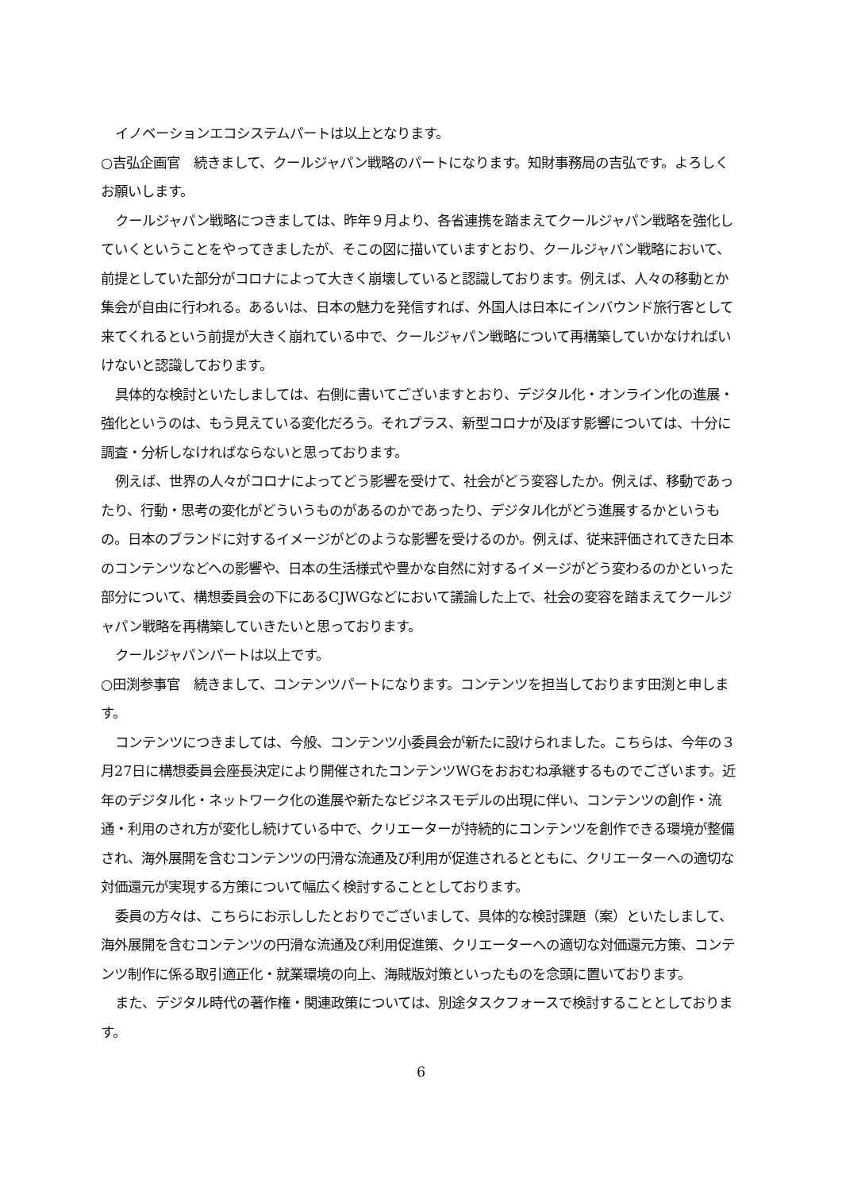イノベーションエコシステムパートは以上となります。
○吉弘企画官　続きまして、クールジャパン戦略のパートになります。知財事務局の吉弘です。よろしくお願いします。
クールジャパン戦略につきましては、昨年９月より、各省連携を踏まえてクールジャパン戦略を強化していくということをやってきましたが、そこの図に描いていますとおり、クールジャパン戦略において、前提としていた部分がコロナによって大きく崩壊していると認識しております。例えば、人々の移動とか集会が自由に行われる。あるいは、日本の魅力を発信すれば、外国人は日本にインバウンド旅行客として来てくれるという前提が大きく崩れている中で、クールジャパン戦略について再構築していかなければいけないと認識しております。
具体的な検討といたしましては、右側に書いてございますとおり、デジタル化・オンライン化の進展・強化というのは、もう見えている変化だろう。それプラス、新型コロナが及ぼす影響については、十分に調査・分析しなければならないと思っております。
例えば、世界の人々がコロナによってどう影響を受けて、社会がどう変容したか。例えば、移動であったり、行動・思考の変化がどういうものがあるのかであったり、デジタル化がどう進展するかというもの。日本のブランドに対するイメージがどのような影響を受けるのか。例えば、従来評価されてきた日本のコンテンツなどへの影響や、日本の生活様式や豊かな自然に対するイメージがどう変わるのかといった部分について、構想委員会の下にあるCJWGなどにおいて議論した上で、社会の変容を踏まえてクールジャパン戦略を再構築していきたいと思っております。
クールジャパンパートは以上です。
○田渕参事官　続きまして、コンテンツパートになります。コンテンツを担当しております田渕と申します。
コンテンツにつきましては、今般、コンテンツ小委員会が新たに設けられました。こちらは、今年の３月27日に構想委員会座長決定により開催されたコンテンツWGをおおむね承継するものでございます。近年のデジタル化・ネットワーク化の進展や新たなビジネスモデルの出現に伴い、コンテンツの創作・流通・利用のされ方が変化し続けている中で、クリエーターが持続的にコンテンツを創作できる環境が整備され、海外展開を含むコンテンツの円滑な流通及び利用が促進されるとともに、クリエーターへの適切な対価還元が実現する方策について幅広く検討することとしております。
委員の方々は、こちらにお示ししたとおりでございまして、具体的な検討課題（案）といたしまして、海外展開を含むコンテンツの円滑な流通及び利用促進策、クリエーターへの適切な対価還元方策、コンテンツ制作に係る取引適正化・就業環境の向上、海賊版対策といったものを念頭に置いております。
また、デジタル時代の著作権・関連政策については、別途タスクフォースで検討することとしております。
6